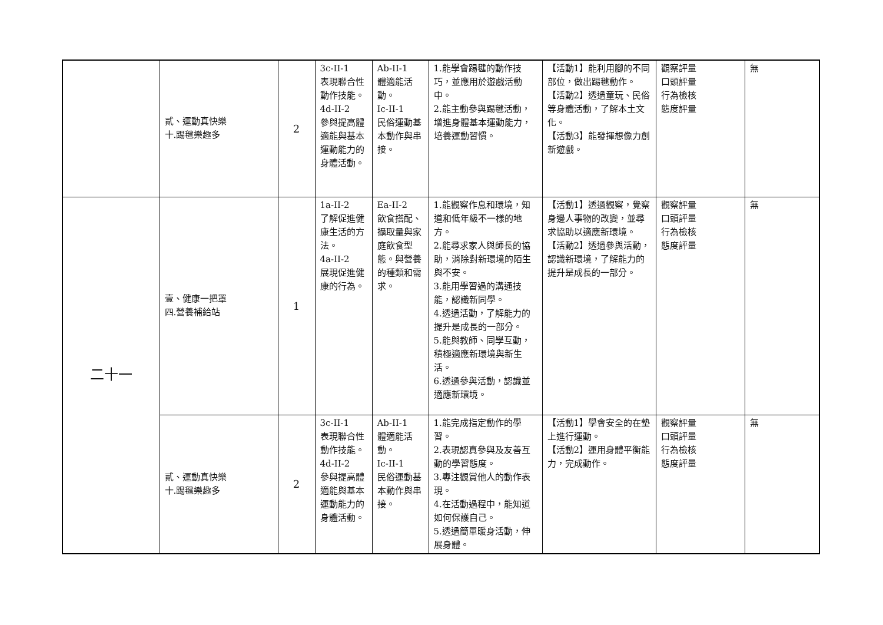| | 貳、運動真快樂 十.踢毽樂趣多 | 2 | 3c-II-1 表現聯合性動作技能。 4d-II-2 參與提高體適能與基本運動能力的身體活動。 | Ab-II-1 體適能活動。 Ic-II-1 民俗運動基本動作與串接。 | 1.能學會踢毽的動作技巧，並應用於遊戲活動中。 2.能主動參與踢毽活動，增進身體基本運動能力，培養運動習慣。 | 【活動1】能利用腳的不同部位，做出踢毽動作。 【活動2】透過童玩、民俗等身體活動，了解本土文化。 【活動3】能發揮想像力創新遊戲。 | 觀察評量 口頭評量 行為檢核 態度評量 | 無 |
| 二十一 | 壹、健康一把罩 四.營養補給站 | 1 | 1a-II-2 了解促進健康生活的方法。 4a-II-2 展現促進健康的行為。 | Ea-II-2 飲食搭配、攝取量與家庭飲食型態。與營養的種類和需求。 | 1.能觀察作息和環境，知道和低年級不一樣的地方。 2.能尋求家人與師長的協助，消除對新環境的陌生與不安。 3.能用學習過的溝通技能，認識新同學。 4.透過活動，了解能力的提升是成長的一部分。 5.能與教師、同學互動，積極適應新環境與新生活。 6.透過參與活動，認識並適應新環境。 | 【活動1】透過觀察，覺察身邊人事物的改變，並尋求協助以適應新環境。 【活動2】透過參與活動，認識新環境，了解能力的提升是成長的一部分。 | 觀察評量 口頭評量 行為檢核 態度評量 | 無 |
| | 貳、運動真快樂 十.踢毽樂趣多 | 2 | 3c-II-1 表現聯合性動作技能。 4d-II-2 參與提高體適能與基本運動能力的身體活動。 | Ab-II-1 體適能活動。 Ic-II-1 民俗運動基本動作與串接。 | 1.能完成指定動作的學習。 2.表現認真參與及友善互動的學習態度。 3.專注觀賞他人的動作表現。 4.在活動過程中，能知道如何保護自己。 5.透過簡單暖身活動，伸展身體。 | 【活動1】學會安全的在墊上進行運動。 【活動2】運用身體平衡能力，完成動作。 | 觀察評量 口頭評量 行為檢核 態度評量 | 無 |